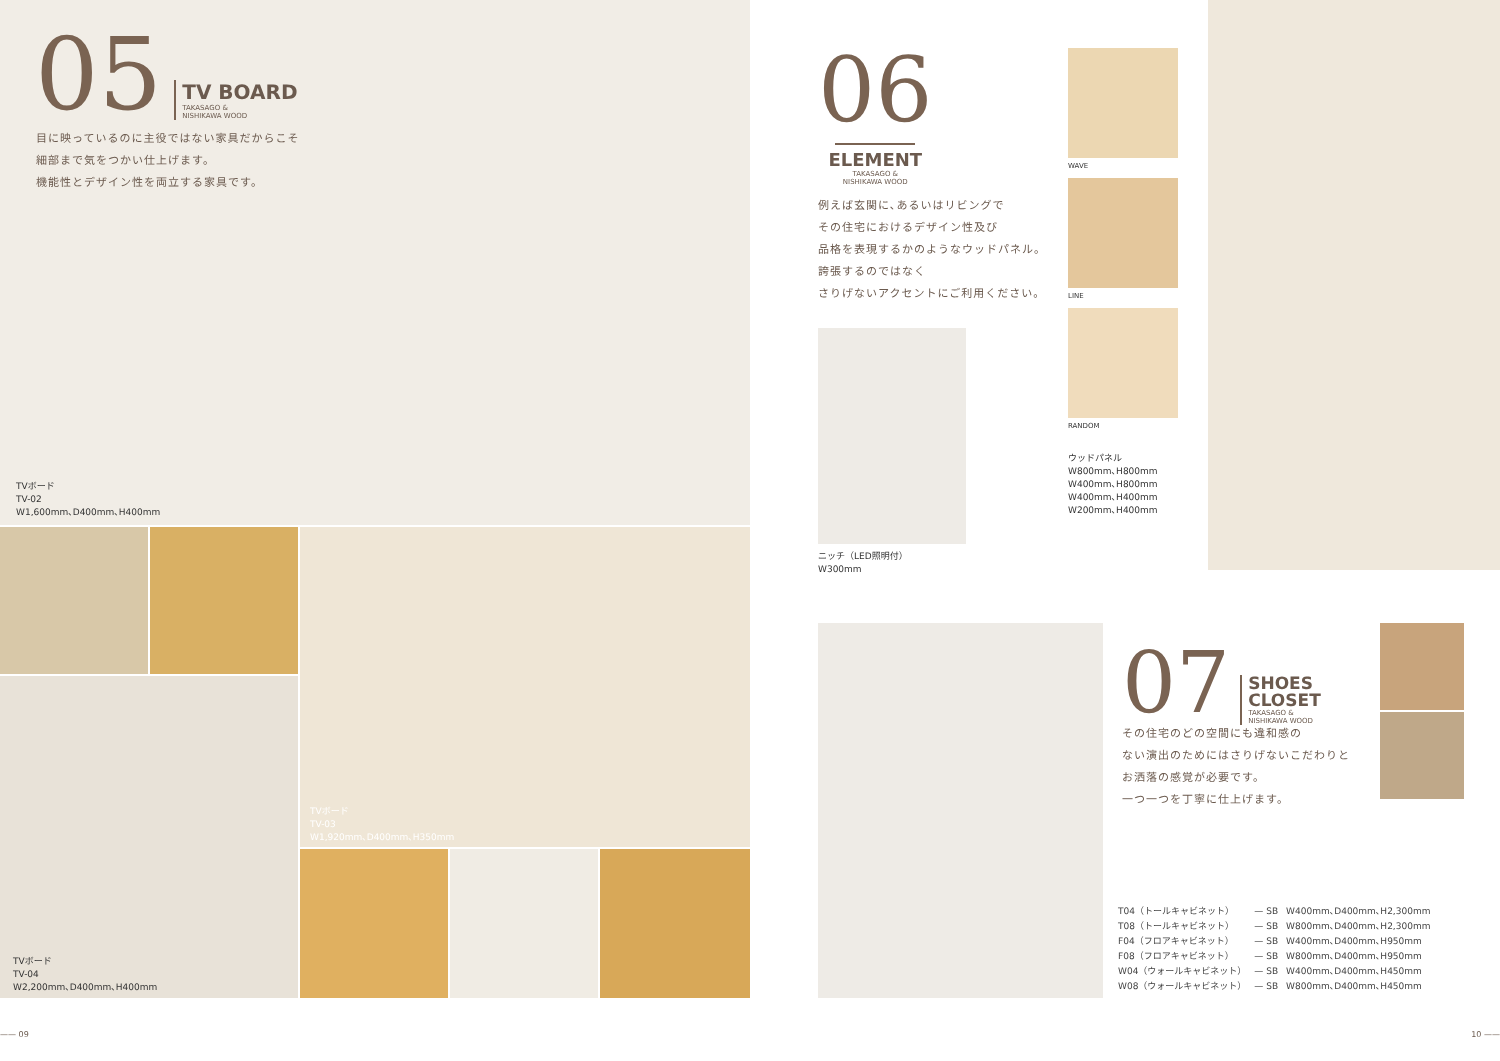05
TV BOARD
TAKASAGO &
NISHIKAWA WOOD
目に映っているのに主役ではない家具だからこそ
細部まで気をつかい仕上げます。
機能性とデザイン性を両立する家具です。
TVボード
TV-02
W1,600mm､D400mm､H400mm
TVボード
TV-04
W2,200mm､D400mm､H400mm
TVボード
TV-03
W1,920mm､D400mm､H350mm
—— 09
06
ELEMENT
TAKASAGO &
NISHIKAWA WOOD
例えば玄関に､あるいはリビングで
その住宅におけるデザイン性及び
品格を表現するかのようなウッドパネル。
誇張するのではなく
さりげないアクセントにご利用ください。
ニッチ（LED照明付）
W300mm
WAVE
LINE
RANDOM
ウッドパネル
W800mm､H800mm
W400mm､H800mm
W400mm､H400mm
W200mm､H400mm
07
SHOES
CLOSET
TAKASAGO &
NISHIKAWA WOOD
その住宅のどの空間にも違和感の
ない演出のためにはさりげないこだわりと
お洒落の感覚が必要です。
一つ一つを丁寧に仕上げます。
| T04（トールキャビネット） | — SB | W400mm､D400mm､H2,300mm |
| T08（トールキャビネット） | — SB | W800mm､D400mm､H2,300mm |
| F04（フロアキャビネット） | — SB | W400mm､D400mm､H950mm |
| F08（フロアキャビネット） | — SB | W800mm､D400mm､H950mm |
| W04（ウォールキャビネット） | — SB | W400mm､D400mm､H450mm |
| W08（ウォールキャビネット） | — SB | W800mm､D400mm､H450mm |
10 ——